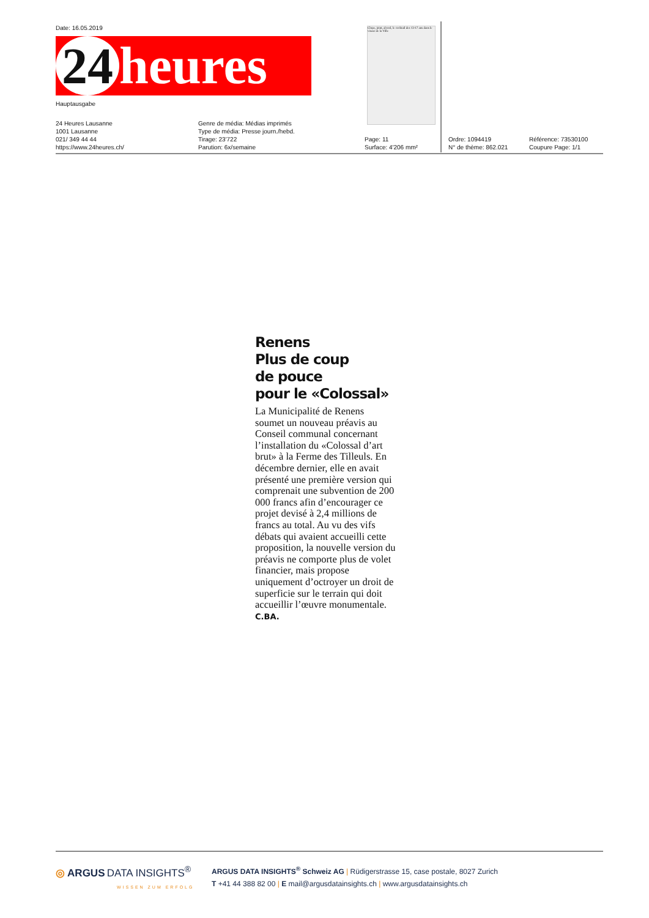Date: 16.05.2019
24 heures
Hauptausgabe
24 Heures Lausanne
1001 Lausanne
021/ 349 44 44
https://www.24heures.ch/
Genre de média: Médias imprimés
Type de média: Presse journ./hebd.
Tirage: 23'722
Parution: 6x/semaine
Page: 11
Surface: 4'206 mm²
Ordre: 1094419
N° de thème: 862.021
Référence: 73530100
Coupure Page: 1/1
Clope, joint, alcool, le cocktail des 13-17 ans dans le viseur de la Ville
Renens
Plus de coup
de pouce
pour le «Colossal»
La Municipalité de Renens soumet un nouveau préavis au Conseil communal concernant l’installation du «Colossal d’art brut» à la Ferme des Tilleuls. En décembre dernier, elle en avait présenté une première version qui comprenait une subvention de 200 000 francs afin d’encou­rager ce projet devisé à 2,4 mil­lions de francs au total. Au vu des vifs débats qui avaient accueilli cette proposition, la nouvelle version du préavis ne comporte plus de volet finan­cier, mais propose uniquement d’octroyer un droit de superficie sur le terrain qui doit accueillir l’œuvre monumentale. C.BA.
◎ ARGUS DATA INSIGHTS<sup>®</sup>
WISSEN ZUM ERFOLG
ARGUS DATA INSIGHTS<sup>®</sup> Schweiz AG | Rüdigerstrasse 15, case postale, 8027 Zurich
T +41 44 388 82 00 | E mail@argusdatainsights.ch | www.argusdatainsights.ch